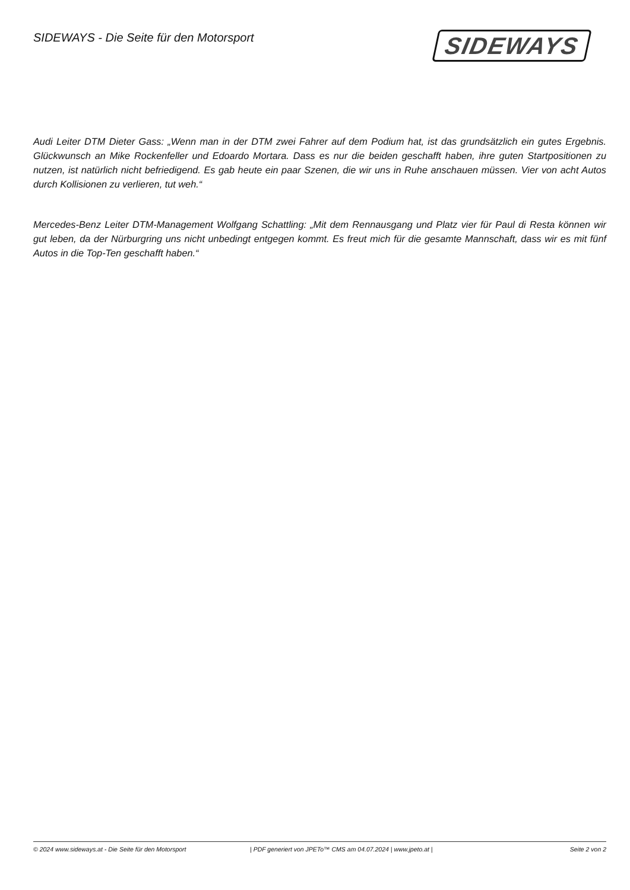SIDEWAYS - Die Seite für den Motorsport
SIDEWAYS
Audi Leiter DTM Dieter Gass: „Wenn man in der DTM zwei Fahrer auf dem Podium hat, ist das grundsätzlich ein gutes Ergebnis. Glückwunsch an Mike Rockenfeller und Edoardo Mortara. Dass es nur die beiden geschafft haben, ihre guten Startpositionen zu nutzen, ist natürlich nicht befriedigend. Es gab heute ein paar Szenen, die wir uns in Ruhe anschauen müssen. Vier von acht Autos durch Kollisionen zu verlieren, tut weh.“
Mercedes-Benz Leiter DTM-Management Wolfgang Schattling: „Mit dem Rennausgang und Platz vier für Paul di Resta können wir gut leben, da der Nürburgring uns nicht unbedingt entgegen kommt. Es freut mich für die gesamte Mannschaft, dass wir es mit fünf Autos in die Top-Ten geschafft haben.“
© 2024 www.sideways.at - Die Seite für den Motorsport | PDF generiert von JPETo™ CMS am 04.07.2024 | www.jpeto.at | Seite 2 von 2